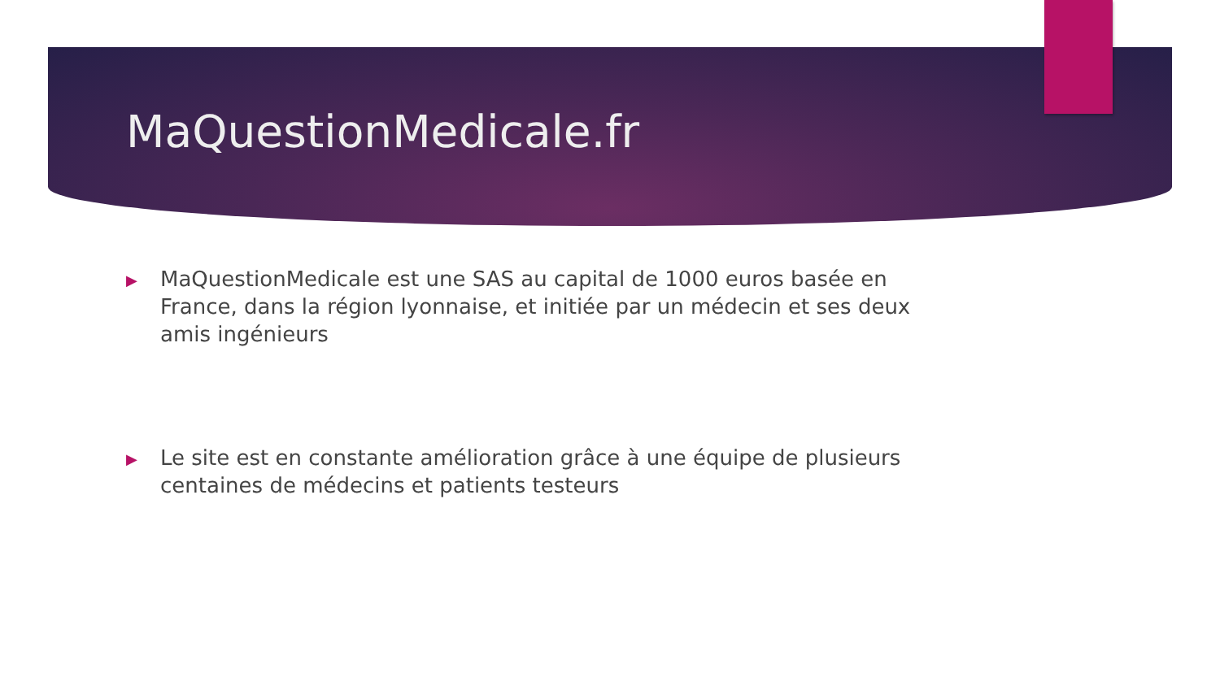MaQuestionMedicale.fr
▶ MaQuestionMedicale est une SAS au capital de 1000 euros basée en France, dans la région lyonnaise, et initiée par un médecin et ses deux amis ingénieurs
▶ Le site est en constante amélioration grâce à une équipe de plusieurs centaines de médecins et patients testeurs